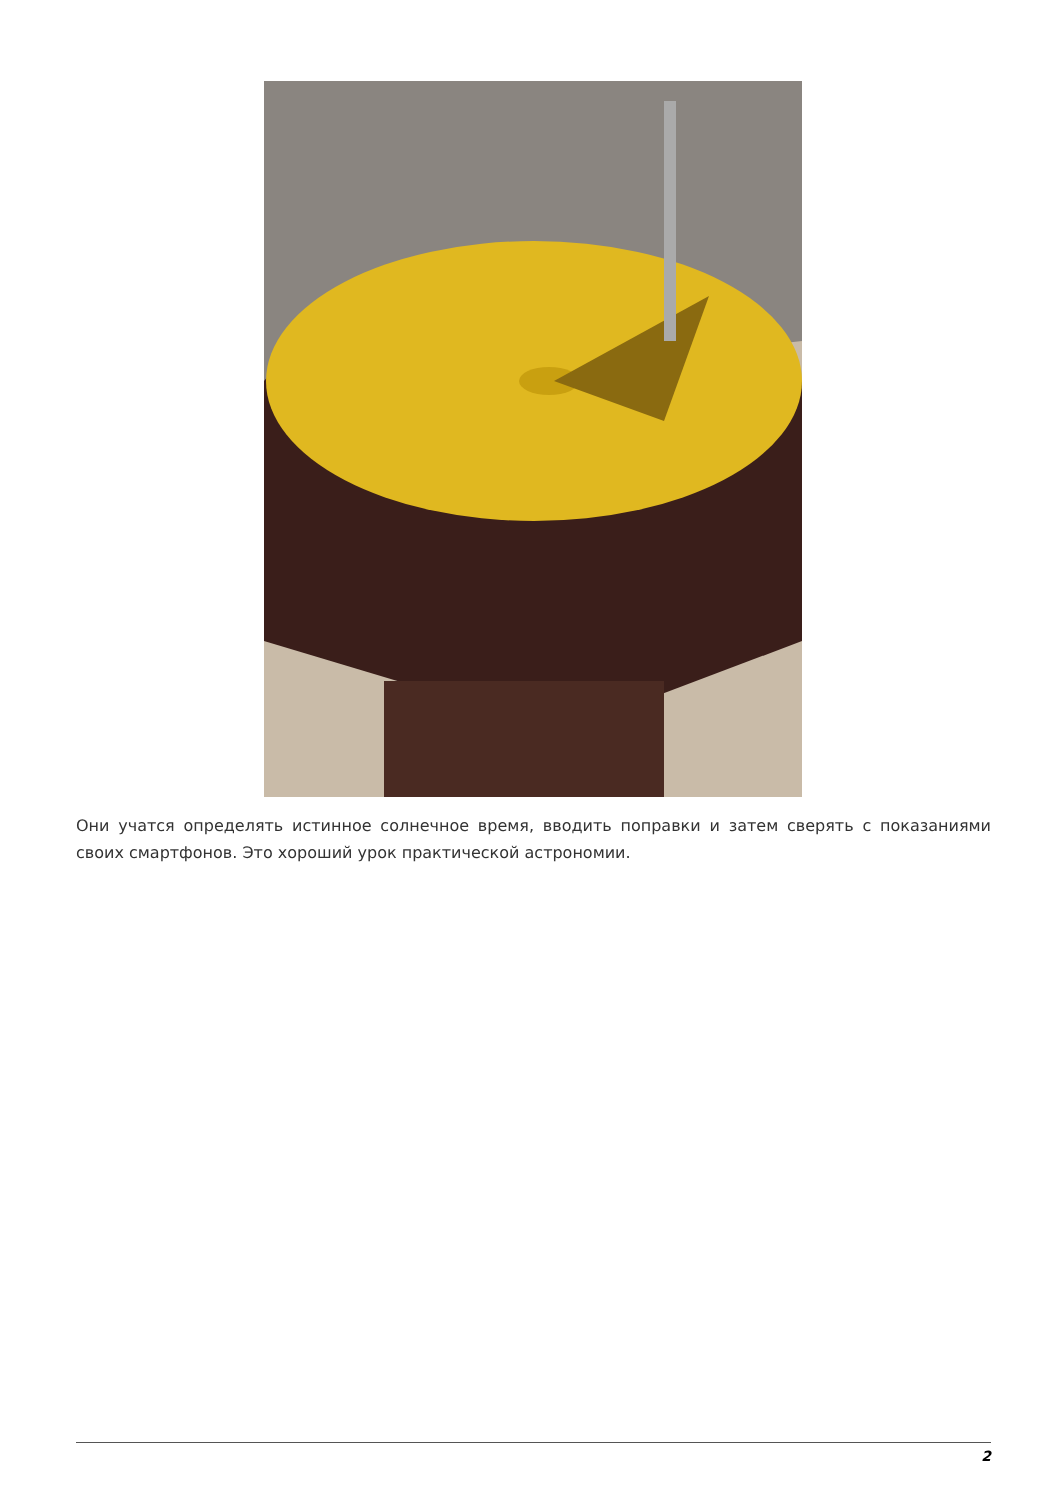Они учатся определять истинное солнечное время, вводить поправки и затем сверять с показаниями своих смартфонов. Это хороший урок практической астрономии.
2